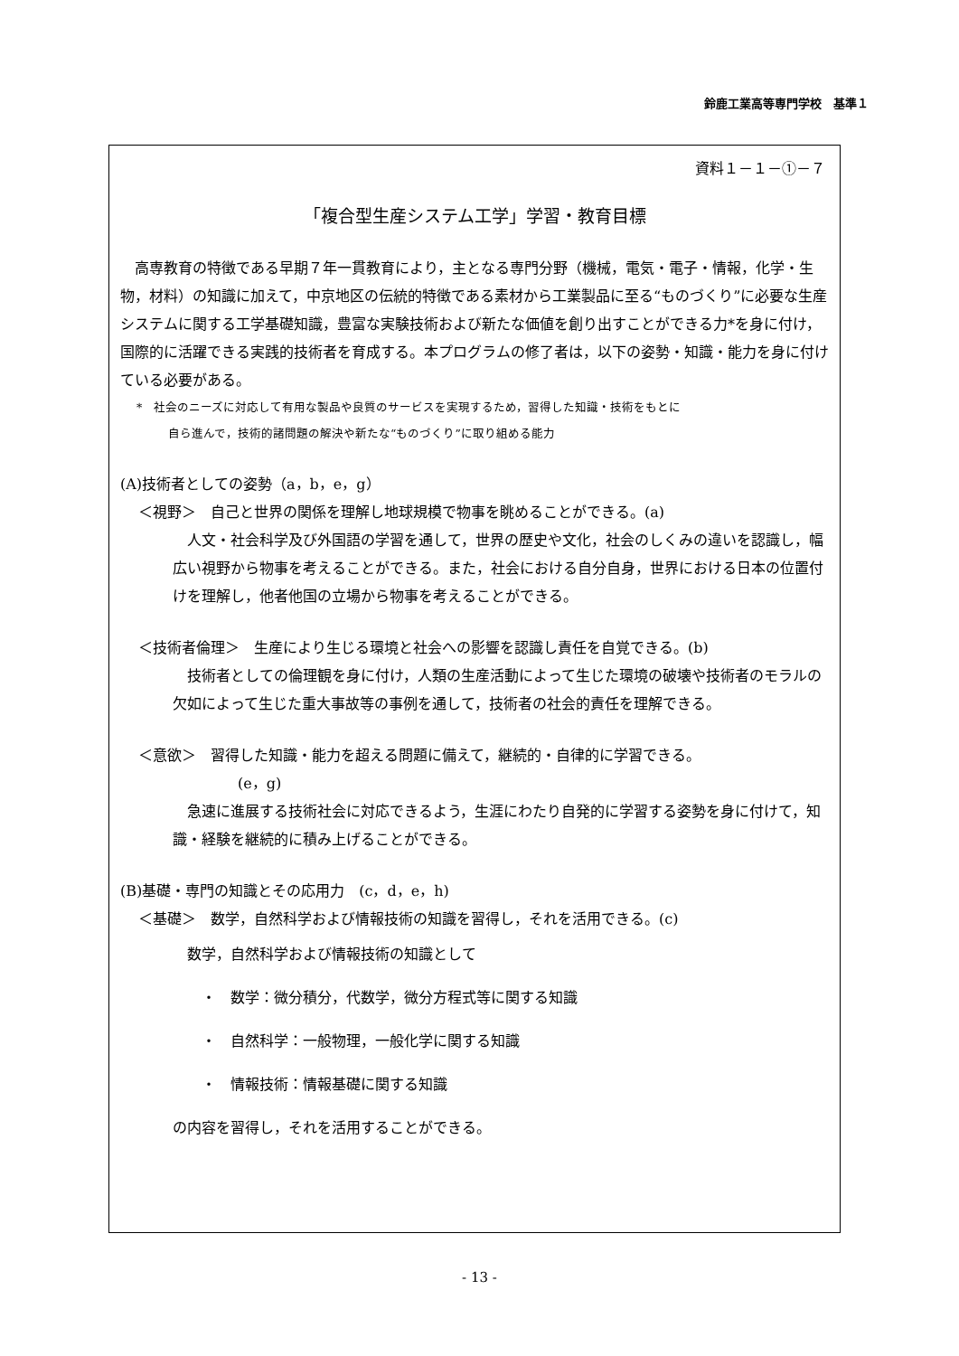鈴鹿工業高等専門学校　基準１
資料１－１－①－７
「複合型生産システム工学」学習・教育目標
　高専教育の特徴である早期７年一貫教育により，主となる専門分野（機械，電気・電子・情報，化学・生物，材料）の知識に加えて，中京地区の伝統的特徴である素材から工業製品に至る“ものづくり”に必要な生産システムに関する工学基礎知識，豊富な実験技術および新たな価値を創り出すことができる力*を身に付け，国際的に活躍できる実践的技術者を育成する。本プログラムの修了者は，以下の姿勢・知識・能力を身に付けている必要がある。
*　社会のニーズに対応して有用な製品や良質のサービスを実現するため，習得した知識・技術をもとに
自ら進んで，技術的諸問題の解決や新たな“ものづくり”に取り組める能力
(A)技術者としての姿勢（a，b，e，g）
＜視野＞　自己と世界の関係を理解し地球規模で物事を眺めることができる。(a)
人文・社会科学及び外国語の学習を通して，世界の歴史や文化，社会のしくみの違いを認識し，幅広い視野から物事を考えることができる。また，社会における自分自身，世界における日本の位置付けを理解し，他者他国の立場から物事を考えることができる。
＜技術者倫理＞　生産により生じる環境と社会への影響を認識し責任を自覚できる。(b)
技術者としての倫理観を身に付け，人類の生産活動によって生じた環境の破壊や技術者のモラルの欠如によって生じた重大事故等の事例を通して，技術者の社会的責任を理解できる。
＜意欲＞　習得した知識・能力を超える問題に備えて，継続的・自律的に学習できる。
(e，g)
急速に進展する技術社会に対応できるよう，生涯にわたり自発的に学習する姿勢を身に付けて，知識・経験を継続的に積み上げることができる。
(B)基礎・専門の知識とその応用力　(c，d，e，h)
＜基礎＞　数学，自然科学および情報技術の知識を習得し，それを活用できる。(c)
数学，自然科学および情報技術の知識として
・　数学：微分積分，代数学，微分方程式等に関する知識
・　自然科学：一般物理，一般化学に関する知識
・　情報技術：情報基礎に関する知識
の内容を習得し，それを活用することができる。
- 13 -